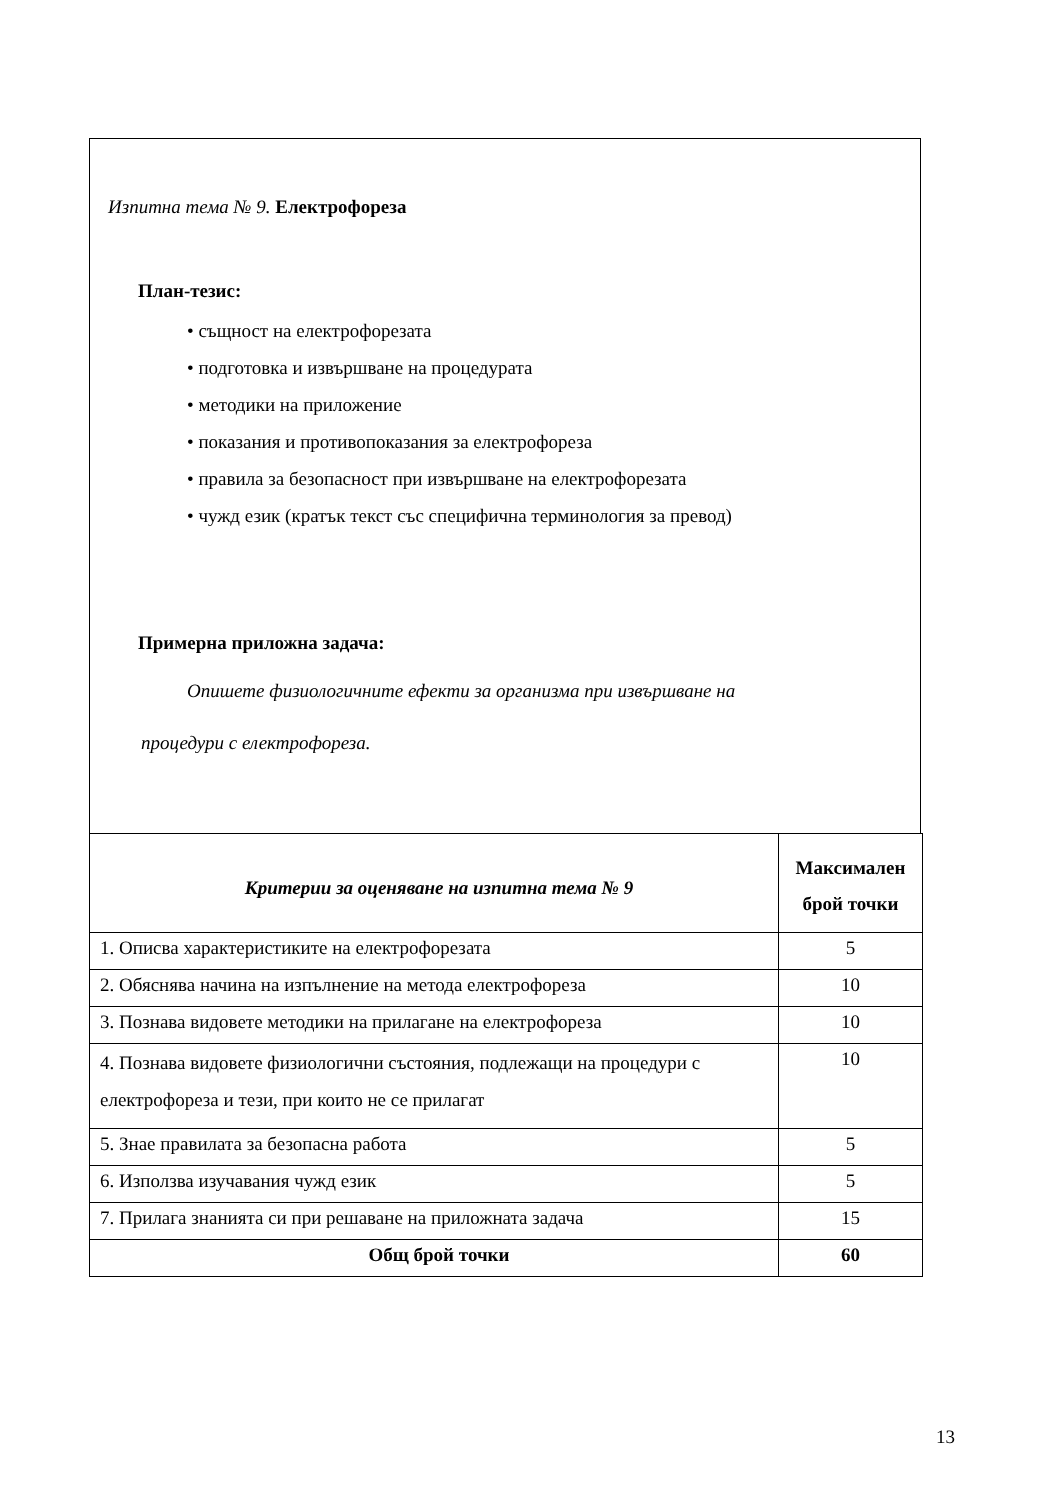Изпитна тема № 9. Електрофореза
План-тезис:
• същност на електрофорезата
• подготовка и извършване на процедурата
• методики на приложение
• показания и противопоказания за електрофореза
• правила за безопасност при извършване на електрофорезата
• чужд език (кратък текст със специфична терминология за превод)
Примерна приложна задача:
Опишете физиологичните ефекти за организма при извършване на
процедури с електрофореза.
| Критерии за оценяване на изпитна тема № 9 | Максимален брой точки |
| --- | --- |
| 1. Описва характеристиките на електрофорезата | 5 |
| 2. Обяснява начина на изпълнение на метода електрофореза | 10 |
| 3. Познава видовете методики на прилагане на електрофореза | 10 |
| 4. Познава видовете физиологични състояния, подлежащи на процедури с електрофореза и тези, при които не се прилагат | 10 |
| 5. Знае правилата за безопасна работа | 5 |
| 6. Използва изучавания чужд език | 5 |
| 7. Прилага знанията си при решаване на приложната задача | 15 |
| Общ брой точки | 60 |
13